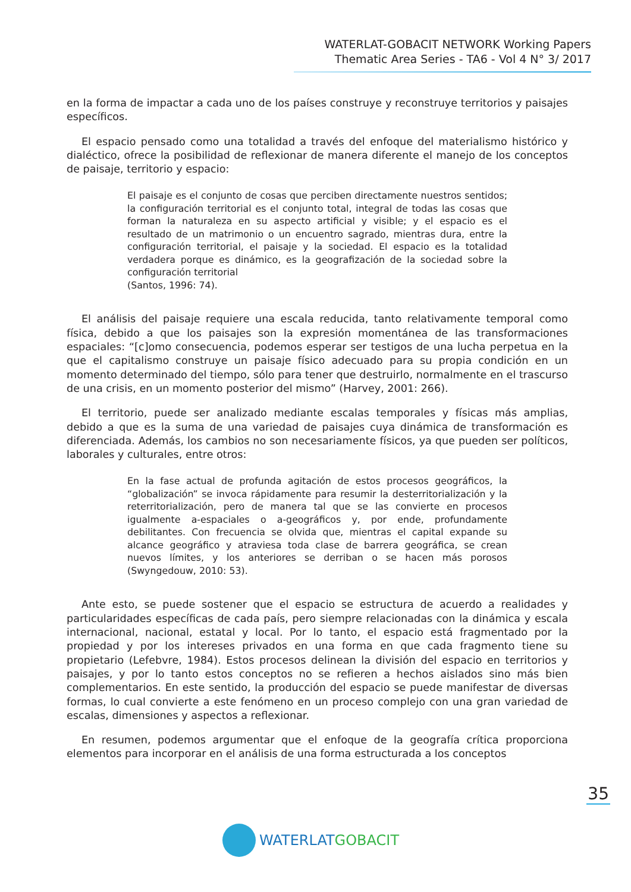WATERLAT-GOBACIT NETWORK Working Papers
Thematic Area Series - TA6 - Vol 4 N° 3/ 2017
en la forma de impactar a cada uno de los países construye y reconstruye territorios y paisajes específicos.
El espacio pensado como una totalidad a través del enfoque del materialismo histórico y dialéctico, ofrece la posibilidad de reflexionar de manera diferente el manejo de los conceptos de paisaje, territorio y espacio:
El paisaje es el conjunto de cosas que perciben directamente nuestros sentidos; la configuración territorial es el conjunto total, integral de todas las cosas que forman la naturaleza en su aspecto artificial y visible; y el espacio es el resultado de un matrimonio o un encuentro sagrado, mientras dura, entre la configuración territorial, el paisaje y la sociedad. El espacio es la totalidad verdadera porque es dinámico, es la geografización de la sociedad sobre la configuración territorial
(Santos, 1996: 74).
El análisis del paisaje requiere una escala reducida, tanto relativamente temporal como física, debido a que los paisajes son la expresión momentánea de las transformaciones espaciales: “[c]omo consecuencia, podemos esperar ser testigos de una lucha perpetua en la que el capitalismo construye un paisaje físico adecuado para su propia condición en un momento determinado del tiempo, sólo para tener que destruirlo, normalmente en el trascurso de una crisis, en un momento posterior del mismo” (Harvey, 2001: 266).
El territorio, puede ser analizado mediante escalas temporales y físicas más amplias, debido a que es la suma de una variedad de paisajes cuya dinámica de transformación es diferenciada. Además, los cambios no son necesariamente físicos, ya que pueden ser políticos, laborales y culturales, entre otros:
En la fase actual de profunda agitación de estos procesos geográficos, la “globalización” se invoca rápidamente para resumir la desterritorialización y la reterritorialización, pero de manera tal que se las convierte en procesos igualmente a-espaciales o a-geográficos y, por ende, profundamente debilitantes. Con frecuencia se olvida que, mientras el capital expande su alcance geográfico y atraviesa toda clase de barrera geográfica, se crean nuevos límites, y los anteriores se derriban o se hacen más porosos (Swyngedouw, 2010: 53).
Ante esto, se puede sostener que el espacio se estructura de acuerdo a realidades y particularidades específicas de cada país, pero siempre relacionadas con la dinámica y escala internacional, nacional, estatal y local. Por lo tanto, el espacio está fragmentado por la propiedad y por los intereses privados en una forma en que cada fragmento tiene su propietario (Lefebvre, 1984). Estos procesos delinean la división del espacio en territorios y paisajes, y por lo tanto estos conceptos no se refieren a hechos aislados sino más bien complementarios. En este sentido, la producción del espacio se puede manifestar de diversas formas, lo cual convierte a este fenómeno en un proceso complejo con una gran variedad de escalas, dimensiones y aspectos a reflexionar.
En resumen, podemos argumentar que el enfoque de la geografía crítica proporciona elementos para incorporar en el análisis de una forma estructurada a los conceptos
35
WATERLAT GOBACIT